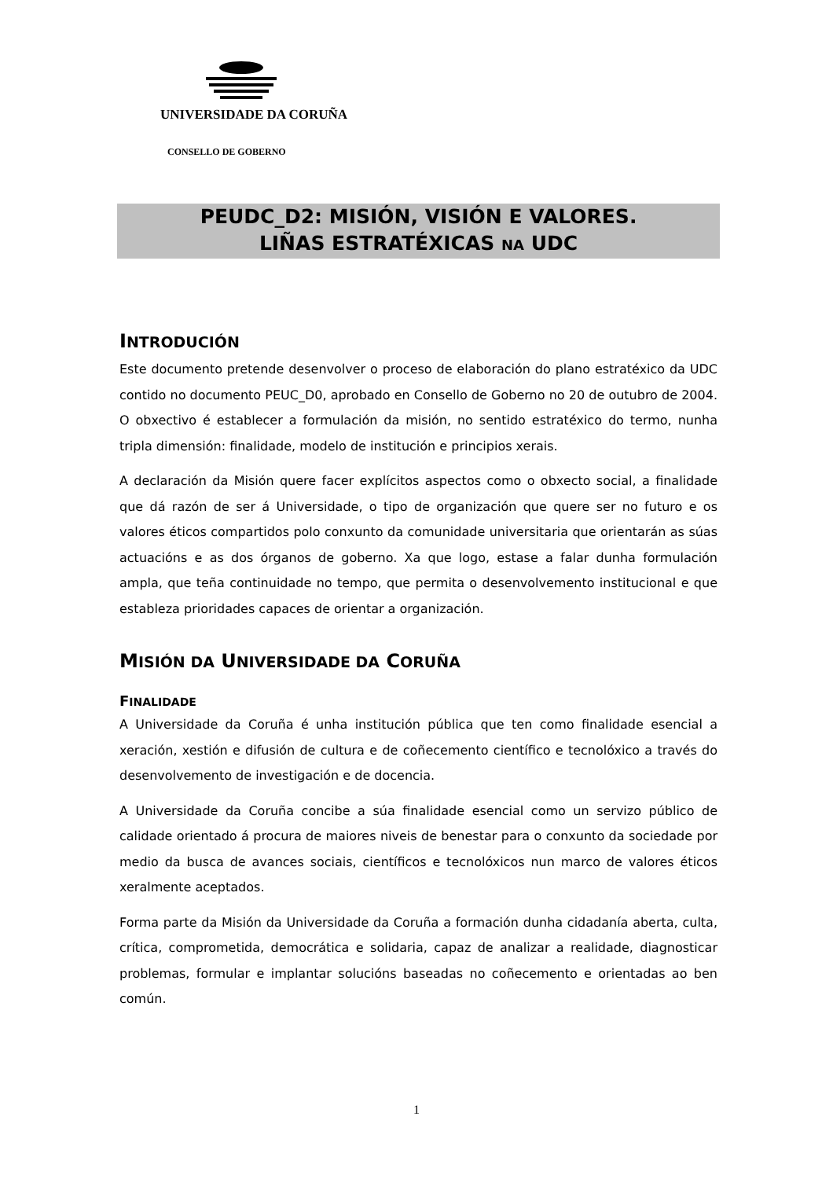UNIVERSIDADE DA CORUÑA
CONSELLO DE GOBERNO
PEUDC_D2: MISIÓN, VISIÓN E VALORES.
LIÑAS ESTRATÉXICAS NA UDC
INTRODUCIÓN
Este documento pretende desenvolver o proceso de elaboración do plano estratéxico da UDC contido no documento PEUC_D0, aprobado en Consello de Goberno no 20 de outubro de 2004. O obxectivo é establecer a formulación da misión, no sentido estratéxico do termo, nunha tripla dimensión: finalidade, modelo de institución e principios xerais.
A declaración da Misión quere facer explícitos aspectos como o obxecto social, a finalidade que dá razón de ser á Universidade, o tipo de organización que quere ser no futuro e os valores éticos compartidos polo conxunto da comunidade universitaria que orientarán as súas actuacións e as dos órganos de goberno. Xa que logo, estase a falar dunha formulación ampla, que teña continuidade no tempo, que permita o desenvolvemento institucional e que estableza prioridades capaces de orientar a organización.
MISIÓN DA UNIVERSIDADE DA CORUÑA
FINALIDADE
A Universidade da Coruña é unha institución pública que ten como finalidade esencial a xeración, xestión e difusión de cultura e de coñecemento científico e tecnolóxico a través do desenvolvemento de investigación e de docencia.
A Universidade da Coruña concibe a súa finalidade esencial como un servizo público de calidade orientado á procura de maiores niveis de benestar para o conxunto da sociedade por medio da busca de avances sociais, científicos e tecnolóxicos nun marco de valores éticos xeralmente aceptados.
Forma parte da Misión da Universidade da Coruña a formación dunha cidadanía aberta, culta, crítica, comprometida, democrática e solidaria, capaz de analizar a realidade, diagnosticar problemas, formular e implantar solucións baseadas no coñecemento e orientadas ao ben común.
1